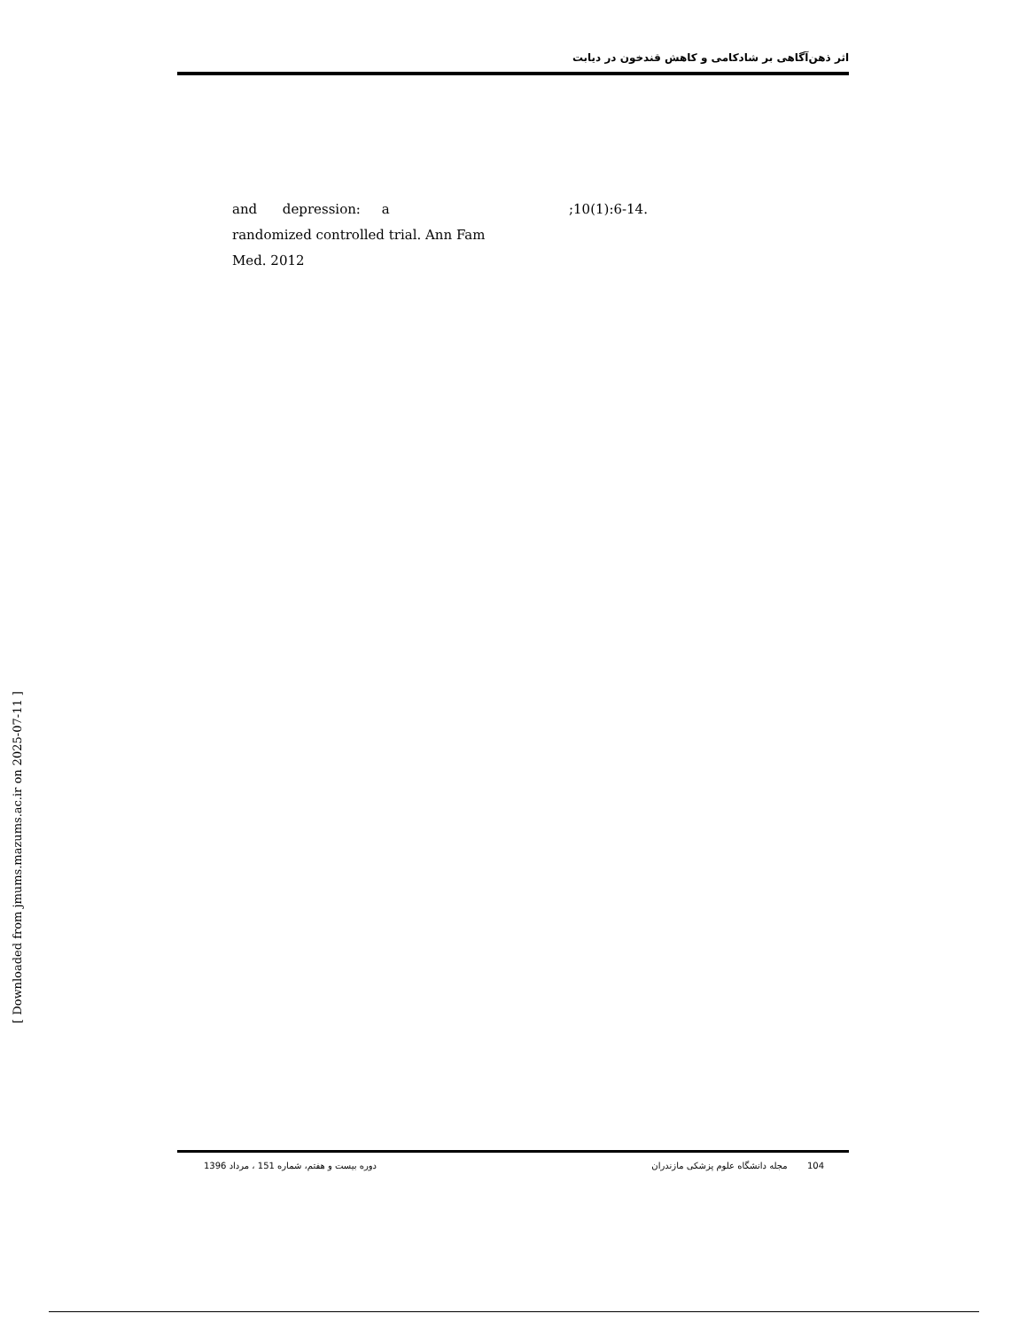اثر ذهن‌آگاهی بر شادکامی و کاهش قندخون در دیابت
and depression: a randomized controlled trial. Ann Fam Med. 2012
;10(1):6-14.
[ Downloaded from jmums.mazums.ac.ir on 2025-07-11 ]
دوره بیست و هفتم، شماره 151 ، مرداد 1396 104 مجله دانشگاه علوم پزشکی مازندران